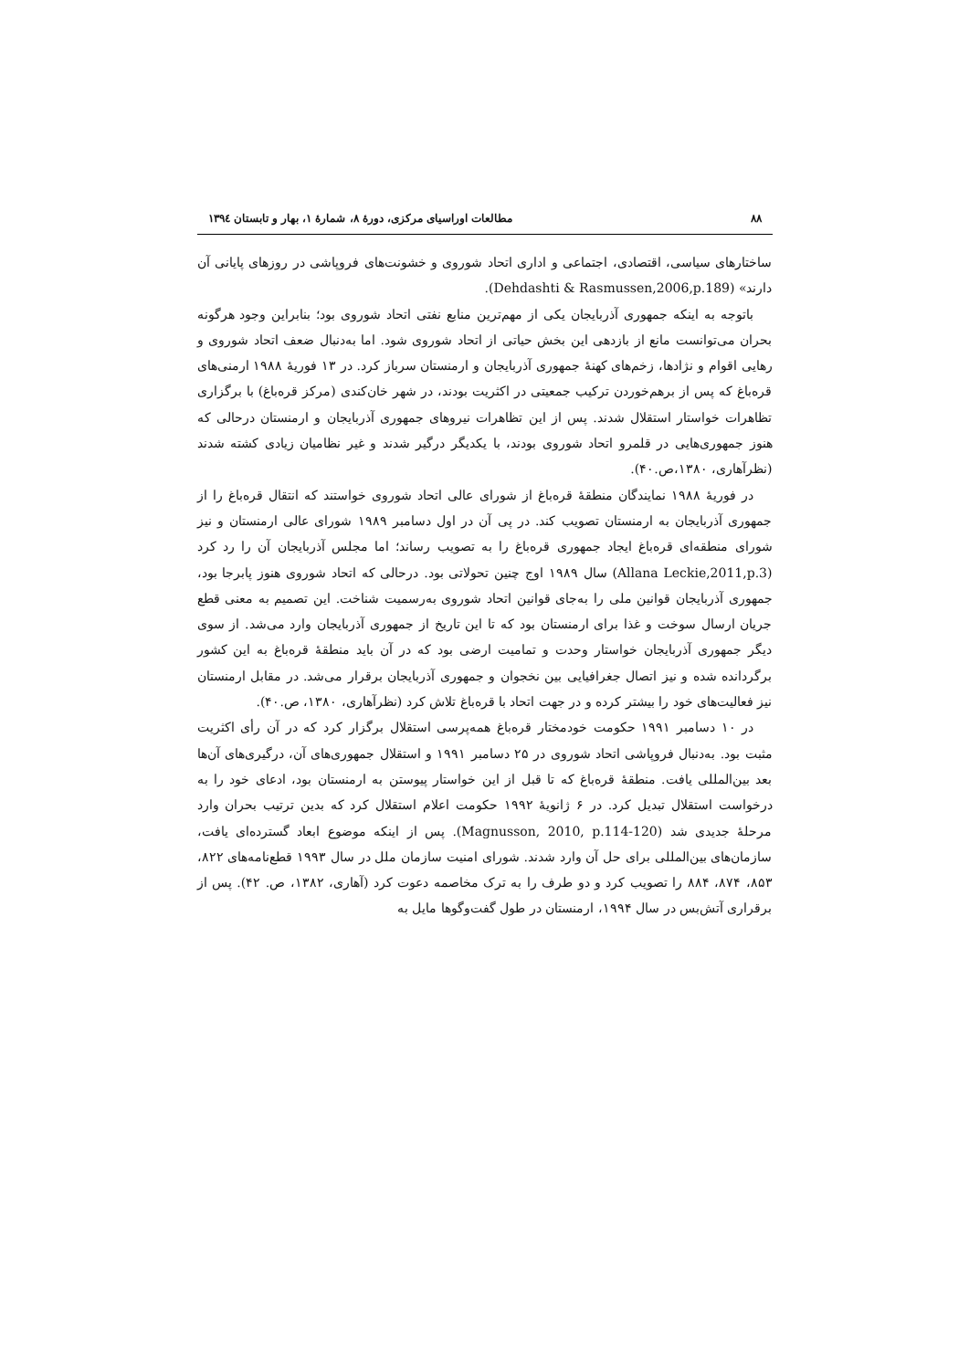۸۸ مطالعات اوراسیای مرکزی، دورهٔ ۸، شمارهٔ ۱، بهار و تابستان ۱۳۹٤
ساختارهای سیاسی، اقتصادی، اجتماعی و اداری اتحاد شوروی و خشونت‌های فروپاشی در روزهای پایانی آن دارند» (Dehdashti & Rasmussen,2006,p.189).
باتوجه به اینکه جمهوری آذربایجان یکی از مهم‌ترین منابع نفتی اتحاد شوروی بود؛ بنابراین وجود هرگونه بحران می‌توانست مانع از بازدهی این بخش حیاتی از اتحاد شوروی شود. اما به‌دنبال ضعف اتحاد شوروی و رهایی اقوام و نژادها، زخم‌های کهنهٔ جمهوری آذربایجان و ارمنستان سرباز کرد. در ۱۳ فوریهٔ ۱۹۸۸ ارمنی‌های قره‌باغ که پس از برهم‌خوردن ترکیب جمعیتی در اکثریت بودند، در شهر خان‌کندی (مرکز قره‌باغ) با برگزاری تظاهرات خواستار استقلال شدند. پس از این تظاهرات نیروهای جمهوری آذربایجان و ارمنستان درحالی که هنوز جمهوری‌هایی در قلمرو اتحاد شوروی بودند، با یکدیگر درگیر شدند و غیر نظامیان زیادی کشته شدند (نظرآهاری، ۱۳۸۰،ص.۴۰).
در فوریهٔ ۱۹۸۸ نمایندگان منطقهٔ قره‌باغ از شورای عالی اتحاد شوروی خواستند که انتقال قره‌باغ را از جمهوری آذربایجان به ارمنستان تصویب کند. در پی آن در اول دسامبر ۱۹۸۹ شورای عالی ارمنستان و نیز شورای منطقه‌ای قره‌باغ ایجاد جمهوری قره‌باغ را به تصویب رساند؛ اما مجلس آذربایجان آن را رد کرد (Allana Leckie,2011,p.3) سال ۱۹۸۹ اوج چنین تحولاتی بود. درحالی که اتحاد شوروی هنوز پابرجا بود، جمهوری آذربایجان قوانین ملی را به‌جای قوانین اتحاد شوروی به‌رسمیت شناخت. این تصمیم به معنی قطع جریان ارسال سوخت و غذا برای ارمنستان بود که تا این تاریخ از جمهوری آذربایجان وارد می‌شد. از سوی دیگر جمهوری آذربایجان خواستار وحدت و تمامیت ارضی بود که در آن باید منطقهٔ قره‌باغ به این کشور برگردانده شده و نیز اتصال جغرافیایی بین نخجوان و جمهوری آذربایجان برقرار می‌شد. در مقابل ارمنستان نیز فعالیت‌های خود را بیشتر کرده و در جهت اتحاد با قره‌باغ تلاش کرد (نظرآهاری، ۱۳۸۰، ص.۴۰).
در ۱۰ دسامبر ۱۹۹۱ حکومت خودمختار قره‌باغ همه‌پرسی استقلال برگزار کرد که در آن رأی اکثریت مثبت بود. به‌دنبال فروپاشی اتحاد شوروی در ۲۵ دسامبر ۱۹۹۱ و استقلال جمهوری‌های آن، درگیری‌های آن‌ها بعد بین‌المللی یافت. منطقهٔ قره‌باغ که تا قبل از این خواستار پیوستن به ارمنستان بود، ادعای خود را به درخواست استقلال تبدیل کرد. در ۶ ژانویهٔ ۱۹۹۲ حکومت اعلام استقلال کرد که بدین ترتیب بحران وارد مرحلهٔ جدیدی شد (Magnusson, 2010, p.114-120). پس از اینکه موضوع ابعاد گسترده‌ای یافت، سازمان‌های بین‌المللی برای حل آن وارد شدند. شورای امنیت سازمان ملل در سال ۱۹۹۳ قطع‌نامه‌های ۸۲۲، ۸۵۳، ۸۷۴، ۸۸۴ را تصویب کرد و دو طرف را به ترک مخاصمه دعوت کرد (آهاری، ۱۳۸۲، ص. ۴۲). پس از برقراری آتش‌بس در سال ۱۹۹۴، ارمنستان در طول گفت‌وگوها مایل به